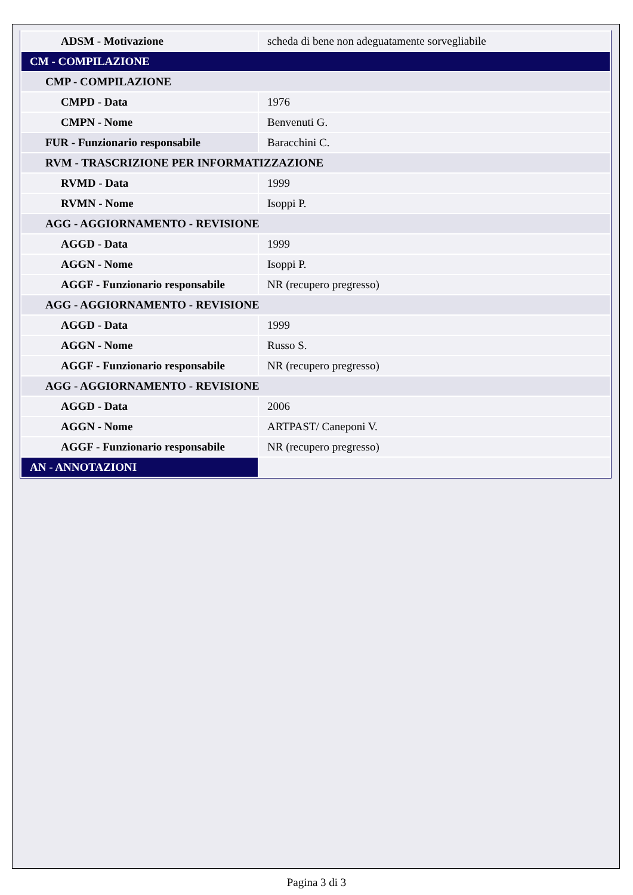| ADSM - Motivazione | scheda di bene non adeguatamente sorvegliabile |
| CM - COMPILAZIONE | |
| CMP - COMPILAZIONE | |
| CMPD - Data | 1976 |
| CMPN - Nome | Benvenuti G. |
| FUR - Funzionario responsabile | Baracchini C. |
| RVM - TRASCRIZIONE PER INFORMATIZZAZIONE | |
| RVMD - Data | 1999 |
| RVMN - Nome | Isoppi P. |
| AGG - AGGIORNAMENTO - REVISIONE | |
| AGGD - Data | 1999 |
| AGGN - Nome | Isoppi P. |
| AGGF - Funzionario responsabile | NR (recupero pregresso) |
| AGG - AGGIORNAMENTO - REVISIONE | |
| AGGD - Data | 1999 |
| AGGN - Nome | Russo S. |
| AGGF - Funzionario responsabile | NR (recupero pregresso) |
| AGG - AGGIORNAMENTO - REVISIONE | |
| AGGD - Data | 2006 |
| AGGN - Nome | ARTPAST/ Caneponi V. |
| AGGF - Funzionario responsabile | NR (recupero pregresso) |
| AN - ANNOTAZIONI | |
Pagina 3 di 3